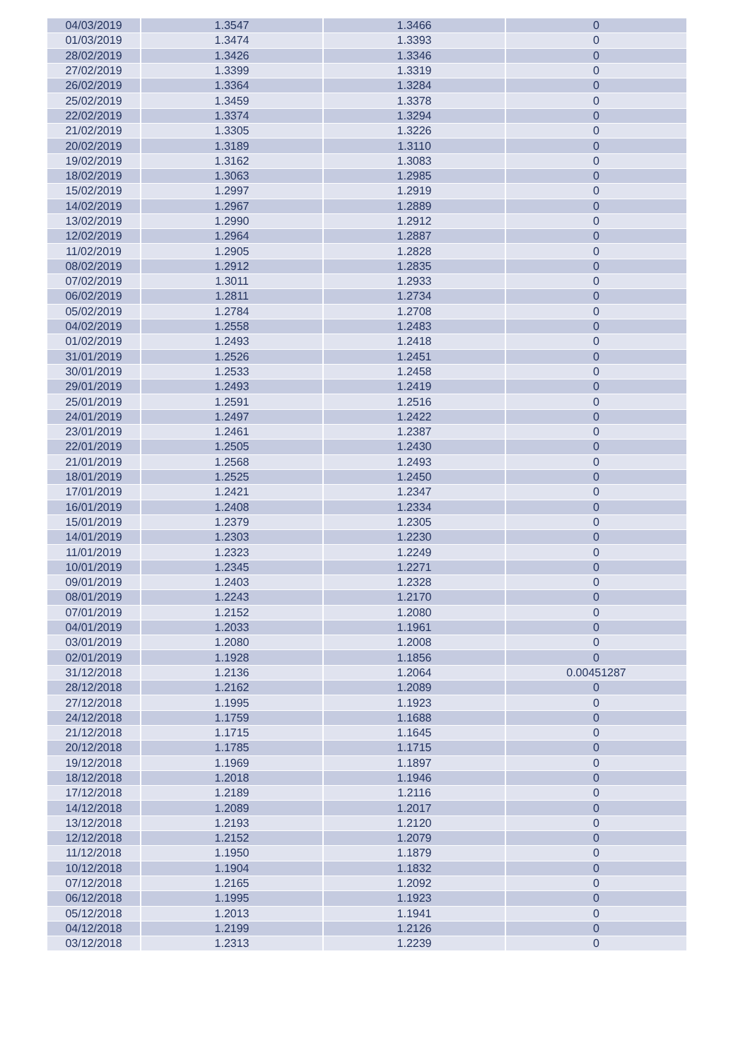| 04/03/2019 | 1.3547 | 1.3466 | 0 |
| 01/03/2019 | 1.3474 | 1.3393 | 0 |
| 28/02/2019 | 1.3426 | 1.3346 | 0 |
| 27/02/2019 | 1.3399 | 1.3319 | 0 |
| 26/02/2019 | 1.3364 | 1.3284 | 0 |
| 25/02/2019 | 1.3459 | 1.3378 | 0 |
| 22/02/2019 | 1.3374 | 1.3294 | 0 |
| 21/02/2019 | 1.3305 | 1.3226 | 0 |
| 20/02/2019 | 1.3189 | 1.3110 | 0 |
| 19/02/2019 | 1.3162 | 1.3083 | 0 |
| 18/02/2019 | 1.3063 | 1.2985 | 0 |
| 15/02/2019 | 1.2997 | 1.2919 | 0 |
| 14/02/2019 | 1.2967 | 1.2889 | 0 |
| 13/02/2019 | 1.2990 | 1.2912 | 0 |
| 12/02/2019 | 1.2964 | 1.2887 | 0 |
| 11/02/2019 | 1.2905 | 1.2828 | 0 |
| 08/02/2019 | 1.2912 | 1.2835 | 0 |
| 07/02/2019 | 1.3011 | 1.2933 | 0 |
| 06/02/2019 | 1.2811 | 1.2734 | 0 |
| 05/02/2019 | 1.2784 | 1.2708 | 0 |
| 04/02/2019 | 1.2558 | 1.2483 | 0 |
| 01/02/2019 | 1.2493 | 1.2418 | 0 |
| 31/01/2019 | 1.2526 | 1.2451 | 0 |
| 30/01/2019 | 1.2533 | 1.2458 | 0 |
| 29/01/2019 | 1.2493 | 1.2419 | 0 |
| 25/01/2019 | 1.2591 | 1.2516 | 0 |
| 24/01/2019 | 1.2497 | 1.2422 | 0 |
| 23/01/2019 | 1.2461 | 1.2387 | 0 |
| 22/01/2019 | 1.2505 | 1.2430 | 0 |
| 21/01/2019 | 1.2568 | 1.2493 | 0 |
| 18/01/2019 | 1.2525 | 1.2450 | 0 |
| 17/01/2019 | 1.2421 | 1.2347 | 0 |
| 16/01/2019 | 1.2408 | 1.2334 | 0 |
| 15/01/2019 | 1.2379 | 1.2305 | 0 |
| 14/01/2019 | 1.2303 | 1.2230 | 0 |
| 11/01/2019 | 1.2323 | 1.2249 | 0 |
| 10/01/2019 | 1.2345 | 1.2271 | 0 |
| 09/01/2019 | 1.2403 | 1.2328 | 0 |
| 08/01/2019 | 1.2243 | 1.2170 | 0 |
| 07/01/2019 | 1.2152 | 1.2080 | 0 |
| 04/01/2019 | 1.2033 | 1.1961 | 0 |
| 03/01/2019 | 1.2080 | 1.2008 | 0 |
| 02/01/2019 | 1.1928 | 1.1856 | 0 |
| 31/12/2018 | 1.2136 | 1.2064 | 0.00451287 |
| 28/12/2018 | 1.2162 | 1.2089 | 0 |
| 27/12/2018 | 1.1995 | 1.1923 | 0 |
| 24/12/2018 | 1.1759 | 1.1688 | 0 |
| 21/12/2018 | 1.1715 | 1.1645 | 0 |
| 20/12/2018 | 1.1785 | 1.1715 | 0 |
| 19/12/2018 | 1.1969 | 1.1897 | 0 |
| 18/12/2018 | 1.2018 | 1.1946 | 0 |
| 17/12/2018 | 1.2189 | 1.2116 | 0 |
| 14/12/2018 | 1.2089 | 1.2017 | 0 |
| 13/12/2018 | 1.2193 | 1.2120 | 0 |
| 12/12/2018 | 1.2152 | 1.2079 | 0 |
| 11/12/2018 | 1.1950 | 1.1879 | 0 |
| 10/12/2018 | 1.1904 | 1.1832 | 0 |
| 07/12/2018 | 1.2165 | 1.2092 | 0 |
| 06/12/2018 | 1.1995 | 1.1923 | 0 |
| 05/12/2018 | 1.2013 | 1.1941 | 0 |
| 04/12/2018 | 1.2199 | 1.2126 | 0 |
| 03/12/2018 | 1.2313 | 1.2239 | 0 |